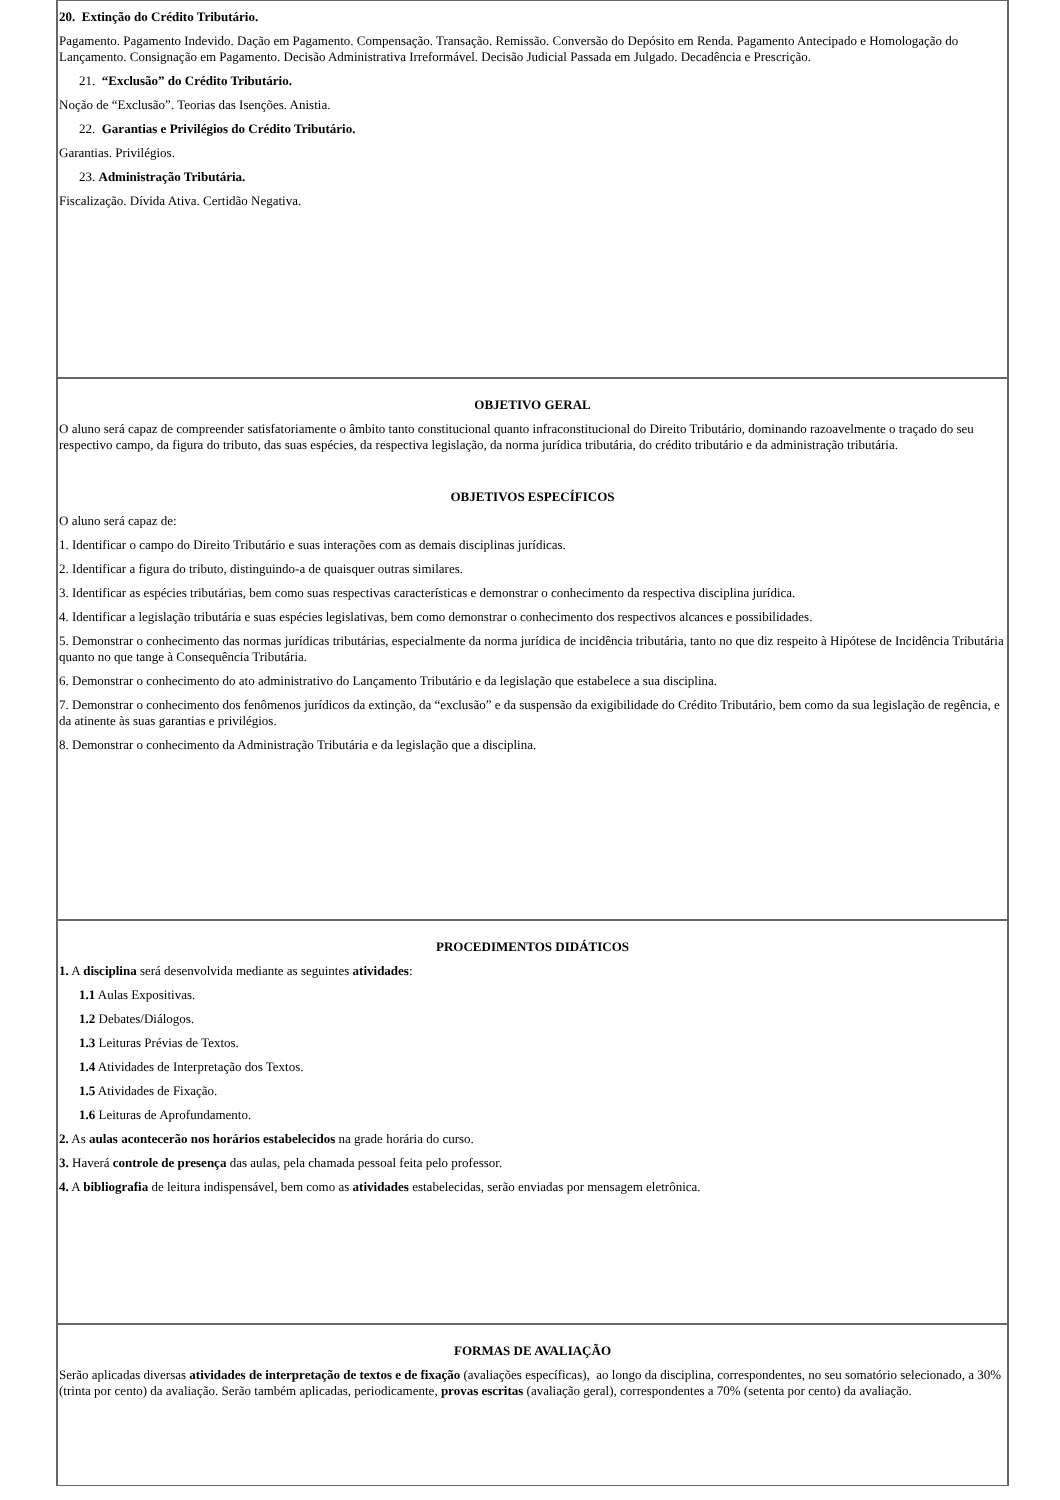| 20. Extinção do Crédito Tributário. Pagamento. Pagamento Indevido. Dação em Pagamento. Compensação. Transação. Remissão. Conversão do Depósito em Renda. Pagamento Antecipado e Homologação do Lançamento. Consignação em Pagamento. Decisão Administrativa Irreformável. Decisão Judicial Passada em Julgado. Decadência e Prescrição. 21. “Exclusão” do Crédito Tributário. Noção de “Exclusão”. Teorias das Isenções. Anistia. 22. Garantias e Privilégios do Crédito Tributário. Garantias. Privilégios. 23. Administração Tributária. Fiscalização. Dívida Ativa. Certidão Negativa. |
| OBJETIVO GERAL O aluno será capaz de compreender satisfatoriamente o âmbito tanto constitucional quanto infraconstitucional do Direito Tributário, dominando razoavelmente o traçado do seu respectivo campo, da figura do tributo, das suas espécies, da respectiva legislação, da norma jurídica tributária, do crédito tributário e da administração tributária. OBJETIVOS ESPECÍFICOS O aluno será capaz de: 1. Identificar o campo do Direito Tributário e suas interações com as demais disciplinas jurídicas. 2. Identificar a figura do tributo, distinguindo-a de quaisquer outras similares. 3. Identificar as espécies tributárias, bem como suas respectivas características e demonstrar o conhecimento da respectiva disciplina jurídica. 4. Identificar a legislação tributária e suas espécies legislativas, bem como demonstrar o conhecimento dos respectivos alcances e possibilidades. 5. Demonstrar o conhecimento das normas jurídicas tributárias, especialmente da norma jurídica de incidência tributária, tanto no que diz respeito à Hipótese de Incidência Tributária quanto no que tange à Consequência Tributária. 6. Demonstrar o conhecimento do ato administrativo do Lançamento Tributário e da legislação que estabelece a sua disciplina. 7. Demonstrar o conhecimento dos fenômenos jurídicos da extinção, da “exclusão” e da suspensão da exigibilidade do Crédito Tributário, bem como da sua legislação de regência, e da atinente às suas garantias e privilégios. 8. Demonstrar o conhecimento da Administração Tributária e da legislação que a disciplina. |
| PROCEDIMENTOS DIDÁTICOS 1. A disciplina será desenvolvida mediante as seguintes atividades : 1.1 Aulas Expositivas. 1.2 Debates/Diálogos. 1.3 Leituras Prévias de Textos. 1.4 Atividades de Interpretação dos Textos. 1.5 Atividades de Fixação. 1.6 Leituras de Aprofundamento. 2. As aulas acontecerão nos horários estabelecidos na grade horária do curso. 3. Haverá controle de presença das aulas, pela chamada pessoal feita pelo professor. 4. A bibliografia de leitura indispensável, bem como as atividades estabelecidas, serão enviadas por mensagem eletrônica. |
| FORMAS DE AVALIAÇÃO Serão aplicadas diversas atividades de interpretação de textos e de fixação (avaliações específicas), ao longo da disciplina, correspondentes, no seu somatório selecionado, a 30% (trinta por cento) da avaliação. Serão também aplicadas, periodicamente, provas escritas (avaliação geral), correspondentes a 70% (setenta por cento) da avaliação. |